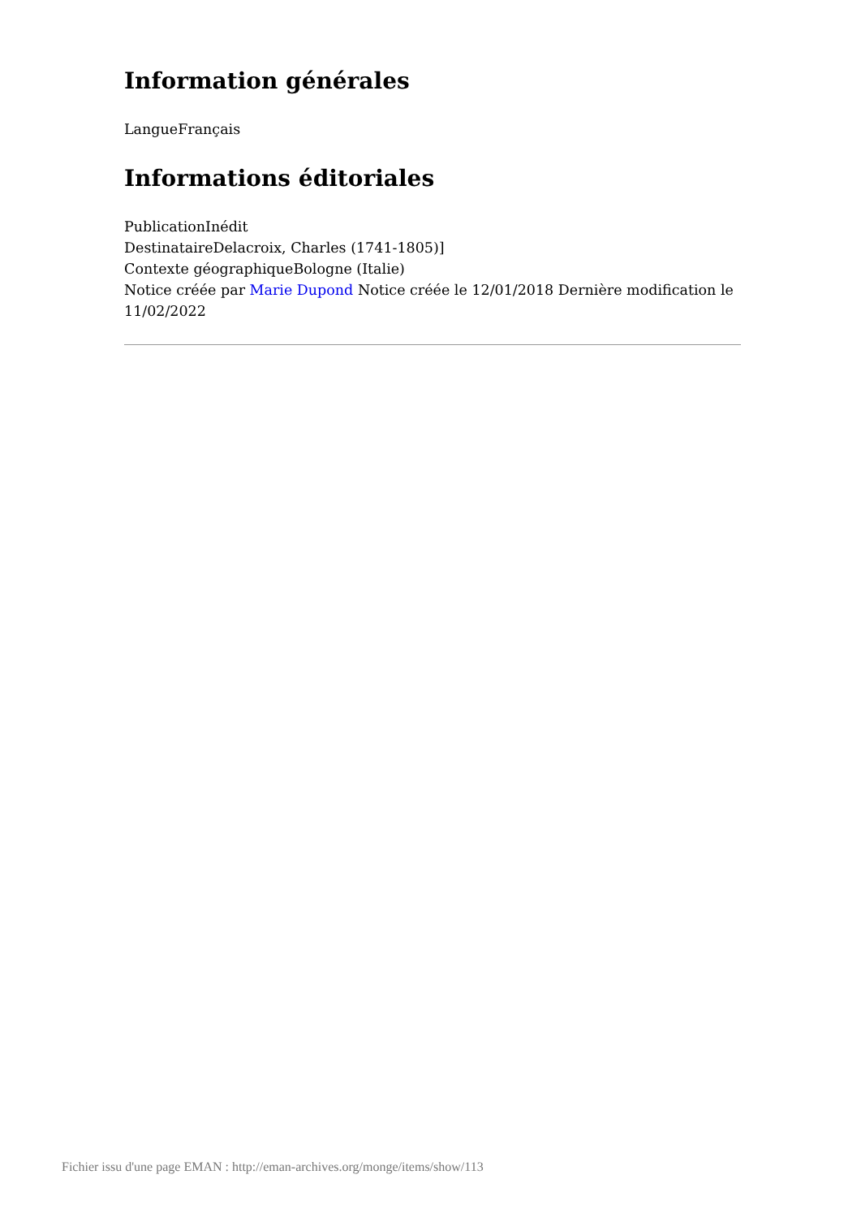Information générales
LangueFrançais
Informations éditoriales
PublicationInédit
DestinataireDelacroix, Charles (1741-1805)]
Contexte géographiqueBologne (Italie)
Notice créée par Marie Dupond Notice créée le 12/01/2018 Dernière modification le 11/02/2022
Fichier issu d'une page EMAN : http://eman-archives.org/monge/items/show/113